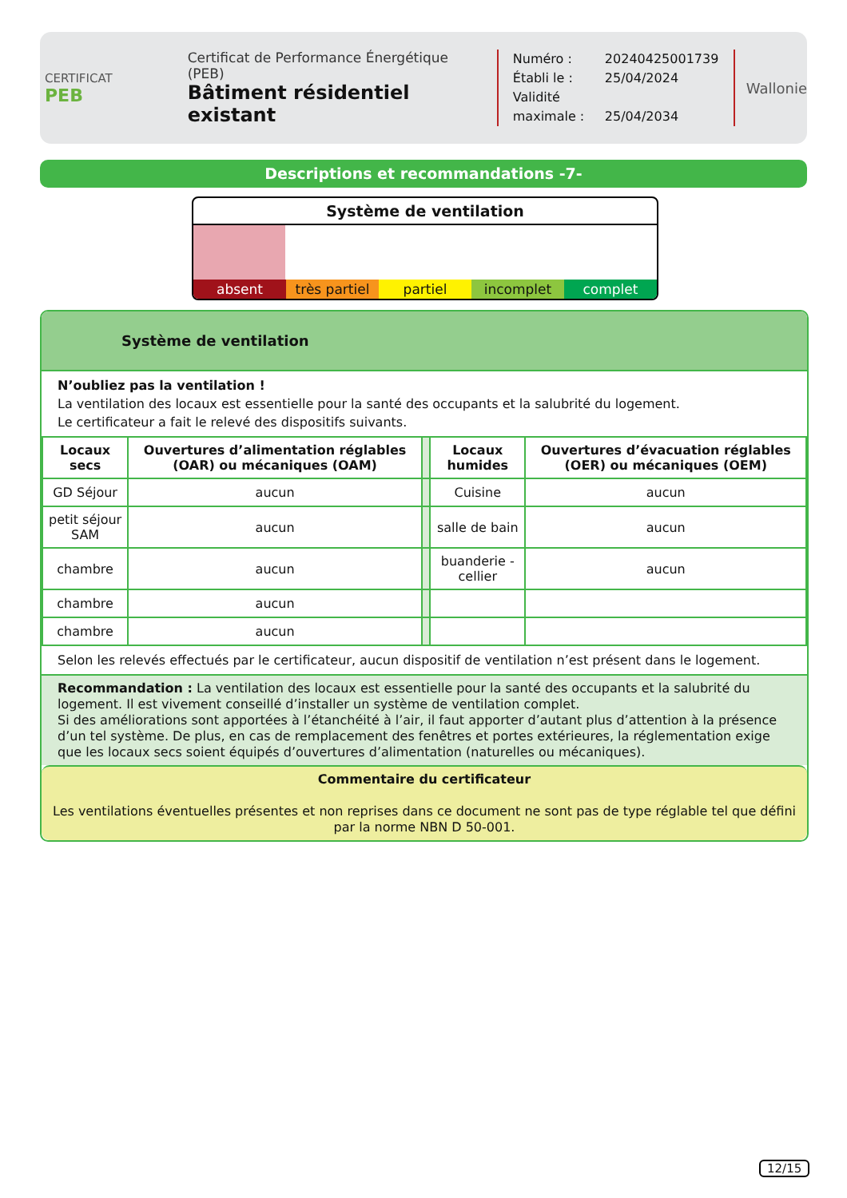CERTIFICAT
PEB
Certificat de Performance Énergétique (PEB)
Bâtiment résidentiel existant
Numéro : 20240425001739
Établi le : 25/04/2024
Validité maximale : 25/04/2034
Wallonie
Descriptions et recommandations -7-
Système de ventilation
absent très partiel partiel incomplet complet
Système de ventilation
N’oubliez pas la ventilation !
La ventilation des locaux est essentielle pour la santé des occupants et la salubrité du logement.
Le certificateur a fait le relevé des dispositifs suivants.
| Locaux secs | Ouvertures d’alimentation réglables (OAR) ou mécaniques (OAM) | | Locaux humides | Ouvertures d’évacuation réglables (OER) ou mécaniques (OEM) |
| GD Séjour | aucun | | Cuisine | aucun |
| petit séjour SAM | aucun | | salle de bain | aucun |
| chambre | aucun | | buanderie - cellier | aucun |
| chambre | aucun | | | |
| chambre | aucun | | | |
Selon les relevés effectués par le certificateur, aucun dispositif de ventilation n’est présent dans le logement.
Recommandation : La ventilation des locaux est essentielle pour la santé des occupants et la salubrité du logement. Il est vivement conseillé d’installer un système de ventilation complet.
Si des améliorations sont apportées à l’étanchéité à l’air, il faut apporter d’autant plus d’attention à la présence d’un tel système. De plus, en cas de remplacement des fenêtres et portes extérieures, la réglementation exige que les locaux secs soient équipés d’ouvertures d’alimentation (naturelles ou mécaniques).
Commentaire du certificateur
Les ventilations éventuelles présentes et non reprises dans ce document ne sont pas de type réglable tel que défini par la norme NBN D 50-001.
12/15